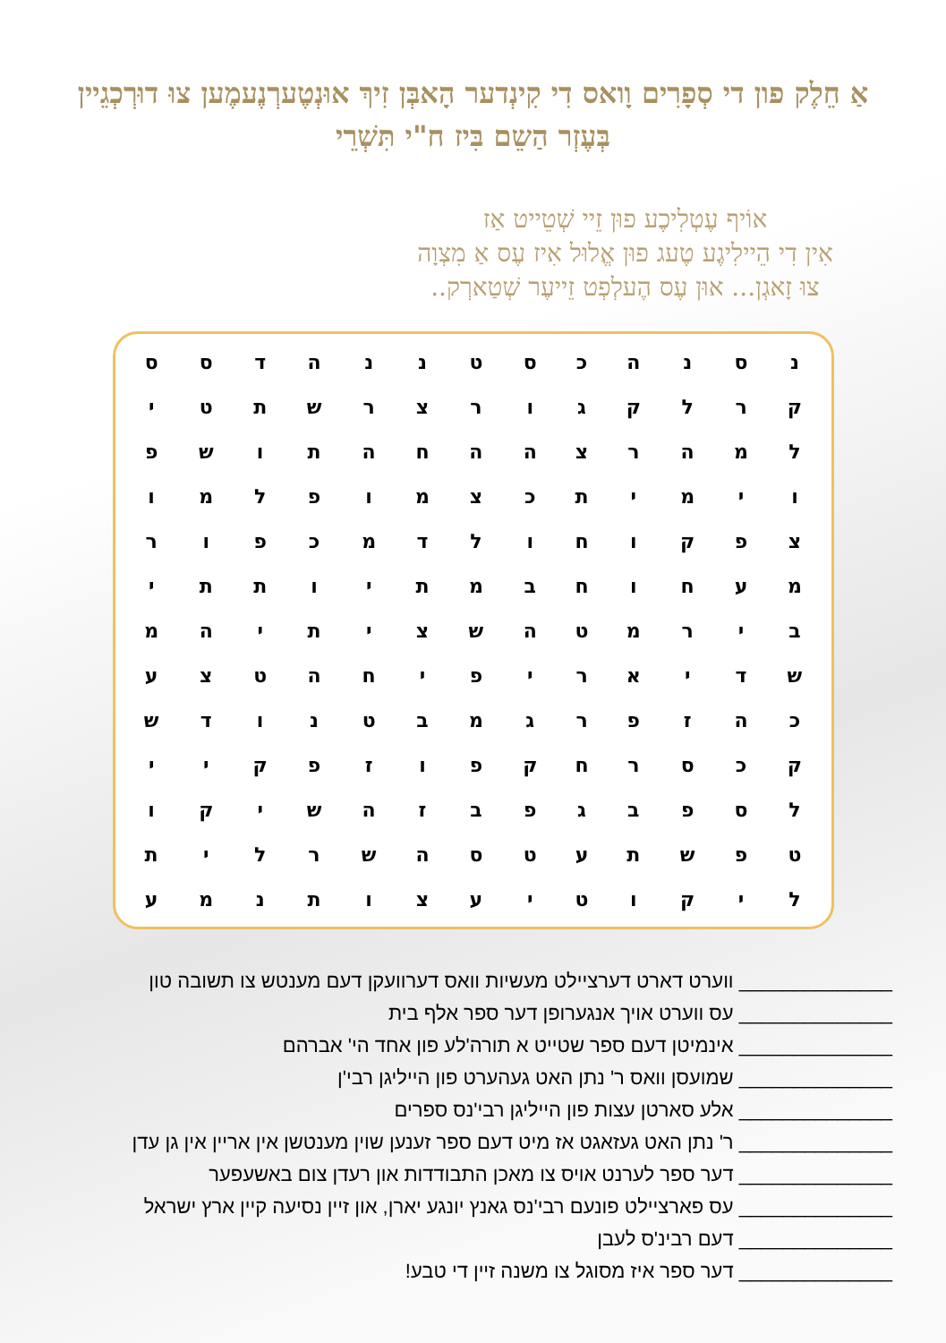אַ חֵלֶק פון די סְפָרִים וָואס דִי קִינְדער הָאבְּן זִיךְ אוּנְטֶערְנֶעמֶען צוּ דוּרְכְגֵיין בְּעֶזְר הַשֵם בִּיז ח"י תִּשְׁרֵי
אוֹיף עֶטְלִיכֶע פוּן זֵיי שְׁטֵייט אַז
אִין דִי הֵיילִיגֶע טֶעג פוּן אֱלוּל אִיז עֶס אַ מִצְוָה
צוּ זָאגְן... אוּן עֶס הֶעלְפְט זֵייעֶר שְׁטַארְק..
| נ | ס | נ | ה | כ | ס | ט | נ | נ | ה | ד | ס | ס |
| ק | ר | ל | ק | ג | ו | ר | צ | ר | ש | ת | ט | י |
| ל | מ | ה | ר | צ | ה | ה | ח | ה | ת | ו | ש | פ |
| ו | י | מ | י | ת | כ | צ | מ | ו | פ | ל | מ | ו |
| צ | פ | ק | ו | ח | ו | ל | ד | מ | כ | פ | ו | ר |
| מ | ע | ח | ו | ח | ב | מ | ת | י | ו | ת | ת | י |
| ב | י | ר | מ | ט | ה | ש | צ | י | ת | י | ה | מ |
| ש | ד | י | א | ר | י | פ | י | ח | ה | ט | צ | ע |
| כ | ה | ז | פ | ר | ג | מ | ב | ט | נ | ו | ד | ש |
| ק | כ | ס | ר | ח | ק | פ | ו | ז | פ | ק | י | י |
| ל | ס | פ | ב | ג | פ | ב | ז | ה | ש | י | ק | ו |
| ט | פ | ש | ת | ע | ט | ס | ה | ש | ר | ל | י | ת |
| ל | י | ק | ו | ט | י | ע | צ | ו | ת | נ | מ | ע |
______________ ווערט דארט דערציילט מעשיות וואס דערוועקן דעם מענטש צו תשובה טון
______________ עס ווערט אויך אנגערופן דער ספר אלף בית
______________ אינמיטן דעם ספר שטייט א תורה'לע פון אחד הי' אברהם
______________ שמועסן וואס ר' נתן האט געהערט פון הייליגן רבי'ן
______________ אלע סארטן עצות פון הייליגן רבי'נס ספרים
______________ ר' נתן האט געזאגט אז מיט דעם ספר זענען שוין מענטשן אין אריין אין גן עדן
______________ דער ספר לערנט אויס צו מאכן התבודדות און רעדן צום באשעפער
______________ עס פארציילט פונעם רבי'נס גאנץ יונגע יארן, און זיין נסיעה קיין ארץ ישראל
______________ דעם רבינ'ס לעבן
______________ דער ספר איז מסוגל צו משנה זיין די טבע!